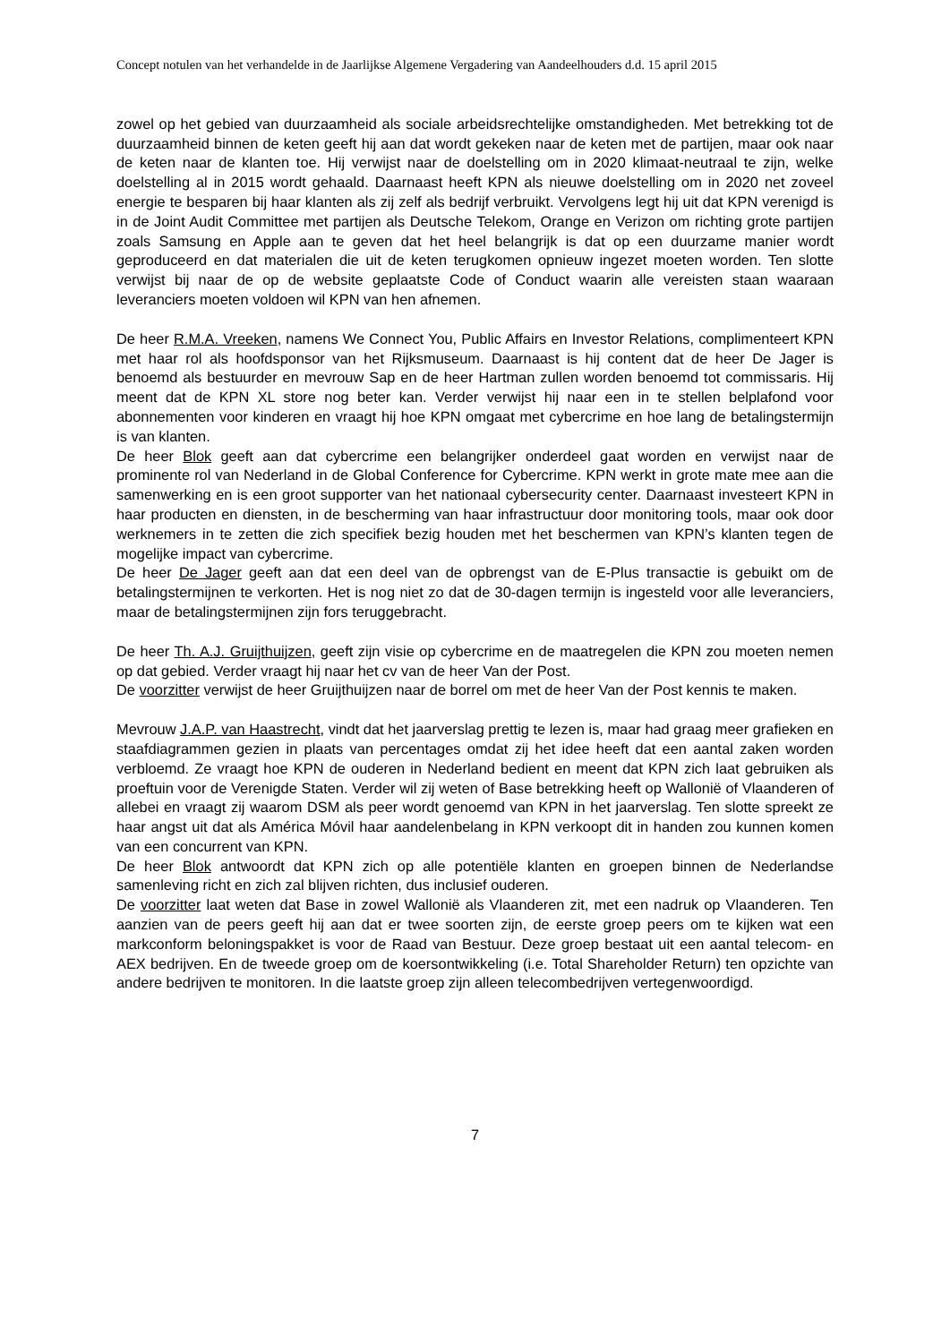Concept notulen van het verhandelde in de Jaarlijkse Algemene Vergadering van Aandeelhouders d.d. 15 april 2015
zowel op het gebied van duurzaamheid als sociale arbeidsrechtelijke omstandigheden. Met betrekking tot de duurzaamheid binnen de keten geeft hij aan dat wordt gekeken naar de keten met de partijen, maar ook naar de keten naar de klanten toe. Hij verwijst naar de doelstelling om in 2020 klimaat-neutraal te zijn, welke doelstelling al in 2015 wordt gehaald. Daarnaast heeft KPN als nieuwe doelstelling om in 2020 net zoveel energie te besparen bij haar klanten als zij zelf als bedrijf verbruikt. Vervolgens legt hij uit dat KPN verenigd is in de Joint Audit Committee met partijen als Deutsche Telekom, Orange en Verizon om richting grote partijen zoals Samsung en Apple aan te geven dat het heel belangrijk is dat op een duurzame manier wordt geproduceerd en dat materialen die uit de keten terugkomen opnieuw ingezet moeten worden. Ten slotte verwijst bij naar de op de website geplaatste Code of Conduct waarin alle vereisten staan waaraan leveranciers moeten voldoen wil KPN van hen afnemen.
De heer R.M.A. Vreeken, namens We Connect You, Public Affairs en Investor Relations, complimenteert KPN met haar rol als hoofdsponsor van het Rijksmuseum. Daarnaast is hij content dat de heer De Jager is benoemd als bestuurder en mevrouw Sap en de heer Hartman zullen worden benoemd tot commissaris. Hij meent dat de KPN XL store nog beter kan. Verder verwijst hij naar een in te stellen belplafond voor abonnementen voor kinderen en vraagt hij hoe KPN omgaat met cybercrime en hoe lang de betalingstermijn is van klanten.
De heer Blok geeft aan dat cybercrime een belangrijker onderdeel gaat worden en verwijst naar de prominente rol van Nederland in de Global Conference for Cybercrime. KPN werkt in grote mate mee aan die samenwerking en is een groot supporter van het nationaal cybersecurity center. Daarnaast investeert KPN in haar producten en diensten, in de bescherming van haar infrastructuur door monitoring tools, maar ook door werknemers in te zetten die zich specifiek bezig houden met het beschermen van KPN’s klanten tegen de mogelijke impact van cybercrime.
De heer De Jager geeft aan dat een deel van de opbrengst van de E-Plus transactie is gebuikt om de betalingstermijnen te verkorten. Het is nog niet zo dat de 30-dagen termijn is ingesteld voor alle leveranciers, maar de betalingstermijnen zijn fors teruggebracht.
De heer Th. A.J. Gruijthuijzen, geeft zijn visie op cybercrime en de maatregelen die KPN zou moeten nemen op dat gebied. Verder vraagt hij naar het cv van de heer Van der Post.
De voorzitter verwijst de heer Gruijthuijzen naar de borrel om met de heer Van der Post kennis te maken.
Mevrouw J.A.P. van Haastrecht, vindt dat het jaarverslag prettig te lezen is, maar had graag meer grafieken en staafdiagrammen gezien in plaats van percentages omdat zij het idee heeft dat een aantal zaken worden verbloemd. Ze vraagt hoe KPN de ouderen in Nederland bedient en meent dat KPN zich laat gebruiken als proeftuin voor de Verenigde Staten. Verder wil zij weten of Base betrekking heeft op Wallonië of Vlaanderen of allebei en vraagt zij waarom DSM als peer wordt genoemd van KPN in het jaarverslag. Ten slotte spreekt ze haar angst uit dat als América Móvil haar aandelenbelang in KPN verkoopt dit in handen zou kunnen komen van een concurrent van KPN.
De heer Blok antwoordt dat KPN zich op alle potentiële klanten en groepen binnen de Nederlandse samenleving richt en zich zal blijven richten, dus inclusief ouderen.
De voorzitter laat weten dat Base in zowel Wallonië als Vlaanderen zit, met een nadruk op Vlaanderen. Ten aanzien van de peers geeft hij aan dat er twee soorten zijn, de eerste groep peers om te kijken wat een markconform beloningspakket is voor de Raad van Bestuur. Deze groep bestaat uit een aantal telecom- en AEX bedrijven. En de tweede groep om de koersontwikkeling (i.e. Total Shareholder Return) ten opzichte van andere bedrijven te monitoren. In die laatste groep zijn alleen telecombedrijven vertegenwoordigd.
7